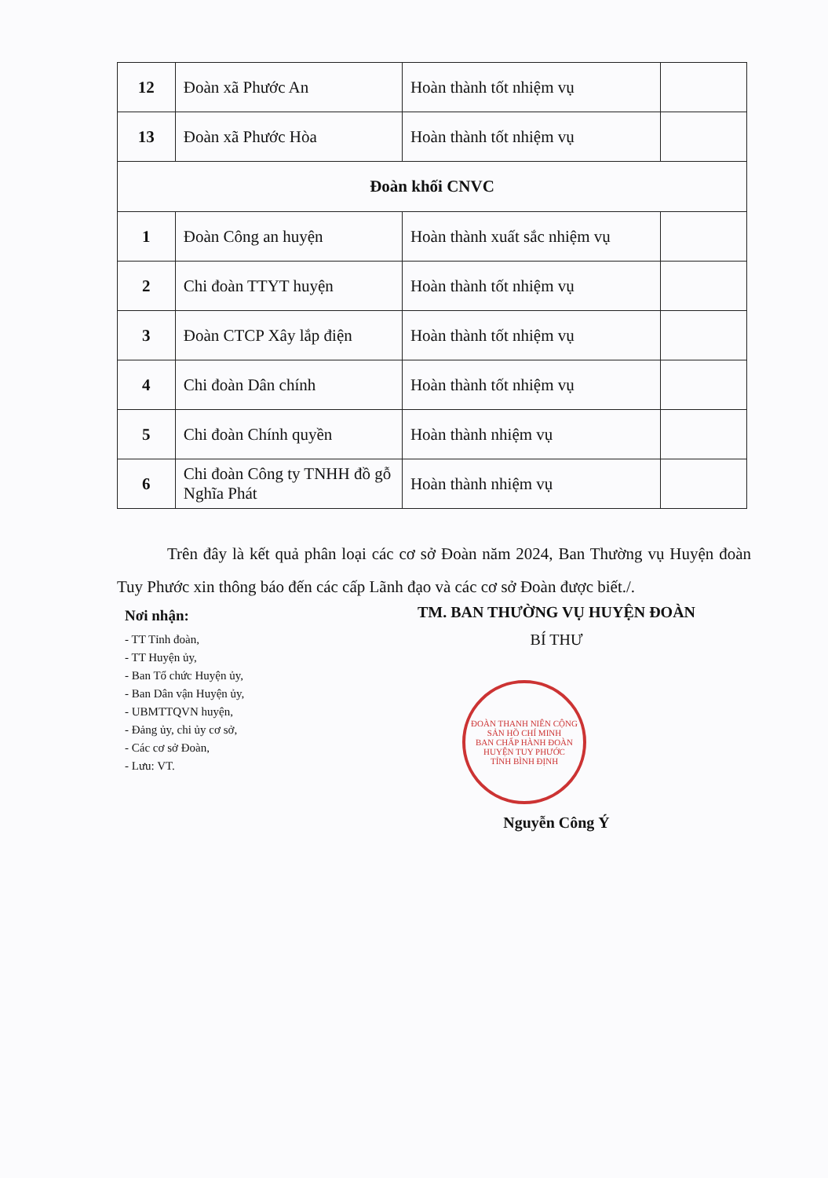| 12 | Đoàn xã Phước An | Hoàn thành tốt nhiệm vụ | |
| 13 | Đoàn xã Phước Hòa | Hoàn thành tốt nhiệm vụ | |
| Đoàn khối CNVC | | | |
| 1 | Đoàn Công an huyện | Hoàn thành xuất sắc nhiệm vụ | |
| 2 | Chi đoàn TTYT huyện | Hoàn thành tốt nhiệm vụ | |
| 3 | Đoàn CTCP Xây lắp điện | Hoàn thành tốt nhiệm vụ | |
| 4 | Chi đoàn Dân chính | Hoàn thành tốt nhiệm vụ | |
| 5 | Chi đoàn Chính quyền | Hoàn thành nhiệm vụ | |
| 6 | Chi đoàn Công ty TNHH đồ gỗ Nghĩa Phát | Hoàn thành nhiệm vụ | |
Trên đây là kết quả phân loại các cơ sở Đoàn năm 2024, Ban Thường vụ Huyện đoàn Tuy Phước xin thông báo đến các cấp Lãnh đạo và các cơ sở Đoàn được biết./.
Nơi nhận:
- TT Tỉnh đoàn,
- TT Huyện ủy,
- Ban Tổ chức Huyện ủy,
- Ban Dân vận Huyện ủy,
- UBMTTQVN huyện,
- Đảng ủy, chi ủy cơ sở,
- Các cơ sở Đoàn,
- Lưu: VT.
TM. BAN THƯỜNG VỤ HUYỆN ĐOÀN
BÍ THƯ
ĐOÀN THANH NIÊN CỘNG SẢN HỒ CHÍ MINH
BAN CHẤP HÀNH ĐOÀN HUYỆN TUY PHƯỚC
TỈNH BÌNH ĐỊNH
Nguyễn Công Ý